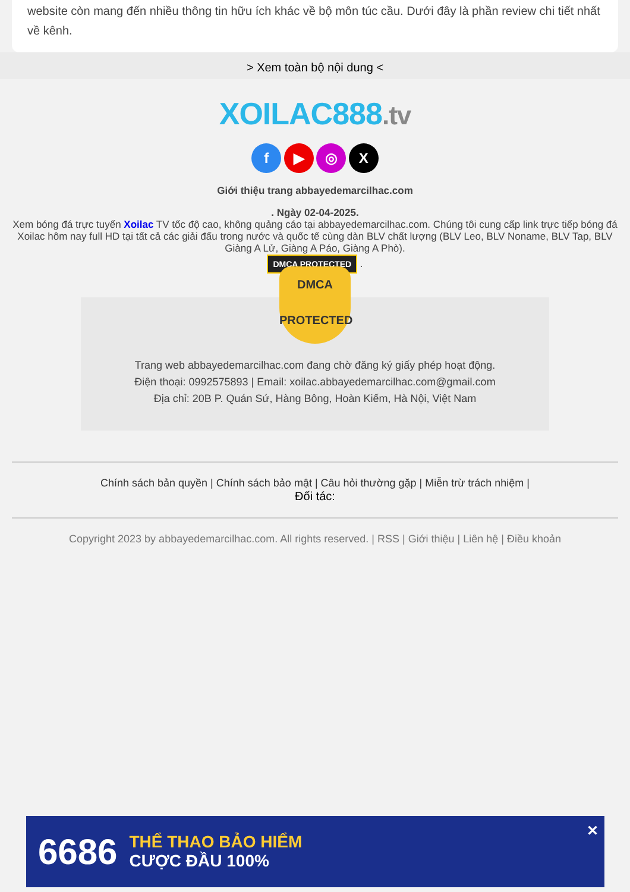website còn mang đến nhiều thông tin hữu ích khác về bộ môn túc cầu. Dưới đây là phần review chi tiết nhất về kênh.
> Xem toàn bộ nội dung <
XOILAC888.tv
f ▶ ◎ X
Giới thiệu trang abbayedemarcilhac.com
. Ngày 02-04-2025.
Xem bóng đá trực tuyến Xoilac TV tốc độ cao, không quảng cáo tại abbayedemarcilhac.com. Chúng tôi cung cấp link trực tiếp bóng đá Xoilac hôm nay full HD tại tất cả các giải đấu trong nước và quốc tế cùng dàn BLV chất lượng (BLV Leo, BLV Noname, BLV Tap, BLV Giàng A Lử, Giàng A Páo, Giàng A Phò).
DMCA PROTECTED .
DMCA
PROTECTED
Trang web abbayedemarcilhac.com đang chờ đăng ký giấy phép hoạt động.
Điện thoại: 0992575893 | Email: xoilac.abbayedemarcilhac.com@gmail.com
Địa chỉ: 20B P. Quán Sứ, Hàng Bông, Hoàn Kiếm, Hà Nội, Việt Nam
Chính sách bản quyền | Chính sách bảo mật | Câu hỏi thường gặp | Miễn trừ trách nhiệm |
Đối tác:
Copyright 2023 by abbayedemarcilhac.com. All rights reserved. | RSS | Giới thiệu | Liên hệ | Điều khoản
6686 THỂ THAO BẢO HIỂM
CƯỢC ĐẦU 100% ✕